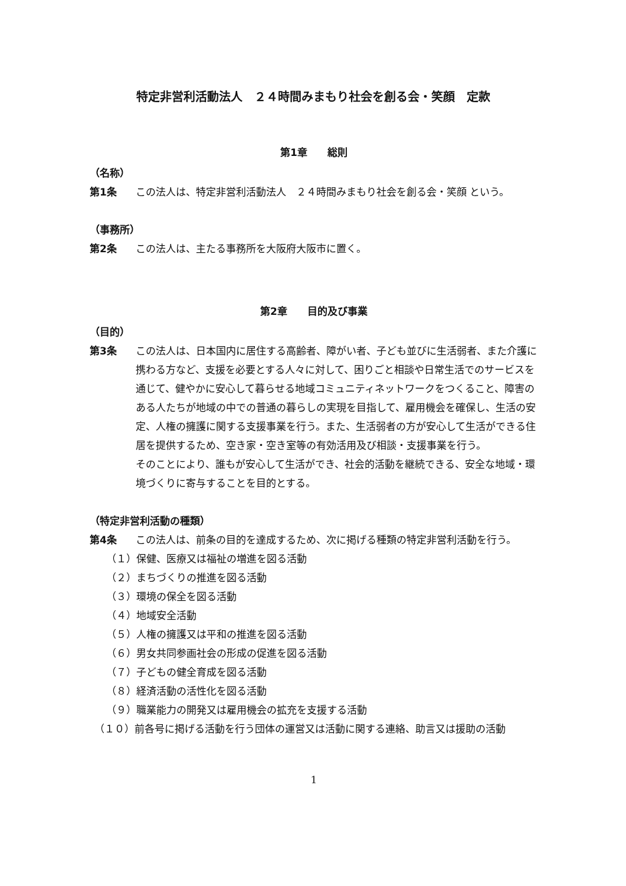特定非営利活動法人　２４時間みまもり社会を創る会・笑顔　定款
第1章　　総則
（名称）
第1条 この法人は、特定非営利活動法人　２４時間みまもり社会を創る会・笑顔 という。
（事務所）
第2条 この法人は、主たる事務所を大阪府大阪市に置く。
第2章　　目的及び事業
（目的）
第3条 この法人は、日本国内に居住する高齢者、障がい者、子ども並びに生活弱者、また介護に携わる方など、支援を必要とする人々に対して、困りごと相談や日常生活でのサービスを通じて、健やかに安心して暮らせる地域コミュニティネットワークをつくること、障害のある人たちが地域の中での普通の暮らしの実現を目指して、雇用機会を確保し、生活の安定、人権の擁護に関する支援事業を行う。また、生活弱者の方が安心して生活ができる住居を提供するため、空き家・空き室等の有効活用及び相談・支援事業を行う。
そのことにより、誰もが安心して生活ができ、社会的活動を継続できる、安全な地域・環境づくりに寄与することを目的とする。
（特定非営利活動の種類）
第4条 この法人は、前条の目的を達成するため、次に掲げる種類の特定非営利活動を行う。
（１）保健、医療又は福祉の増進を図る活動
（２）まちづくりの推進を図る活動
（３）環境の保全を図る活動
（４）地域安全活動
（５）人権の擁護又は平和の推進を図る活動
（６）男女共同参画社会の形成の促進を図る活動
（７）子どもの健全育成を図る活動
（８）経済活動の活性化を図る活動
（９）職業能力の開発又は雇用機会の拡充を支援する活動
（１０）前各号に掲げる活動を行う団体の運営又は活動に関する連絡、助言又は援助の活動
1